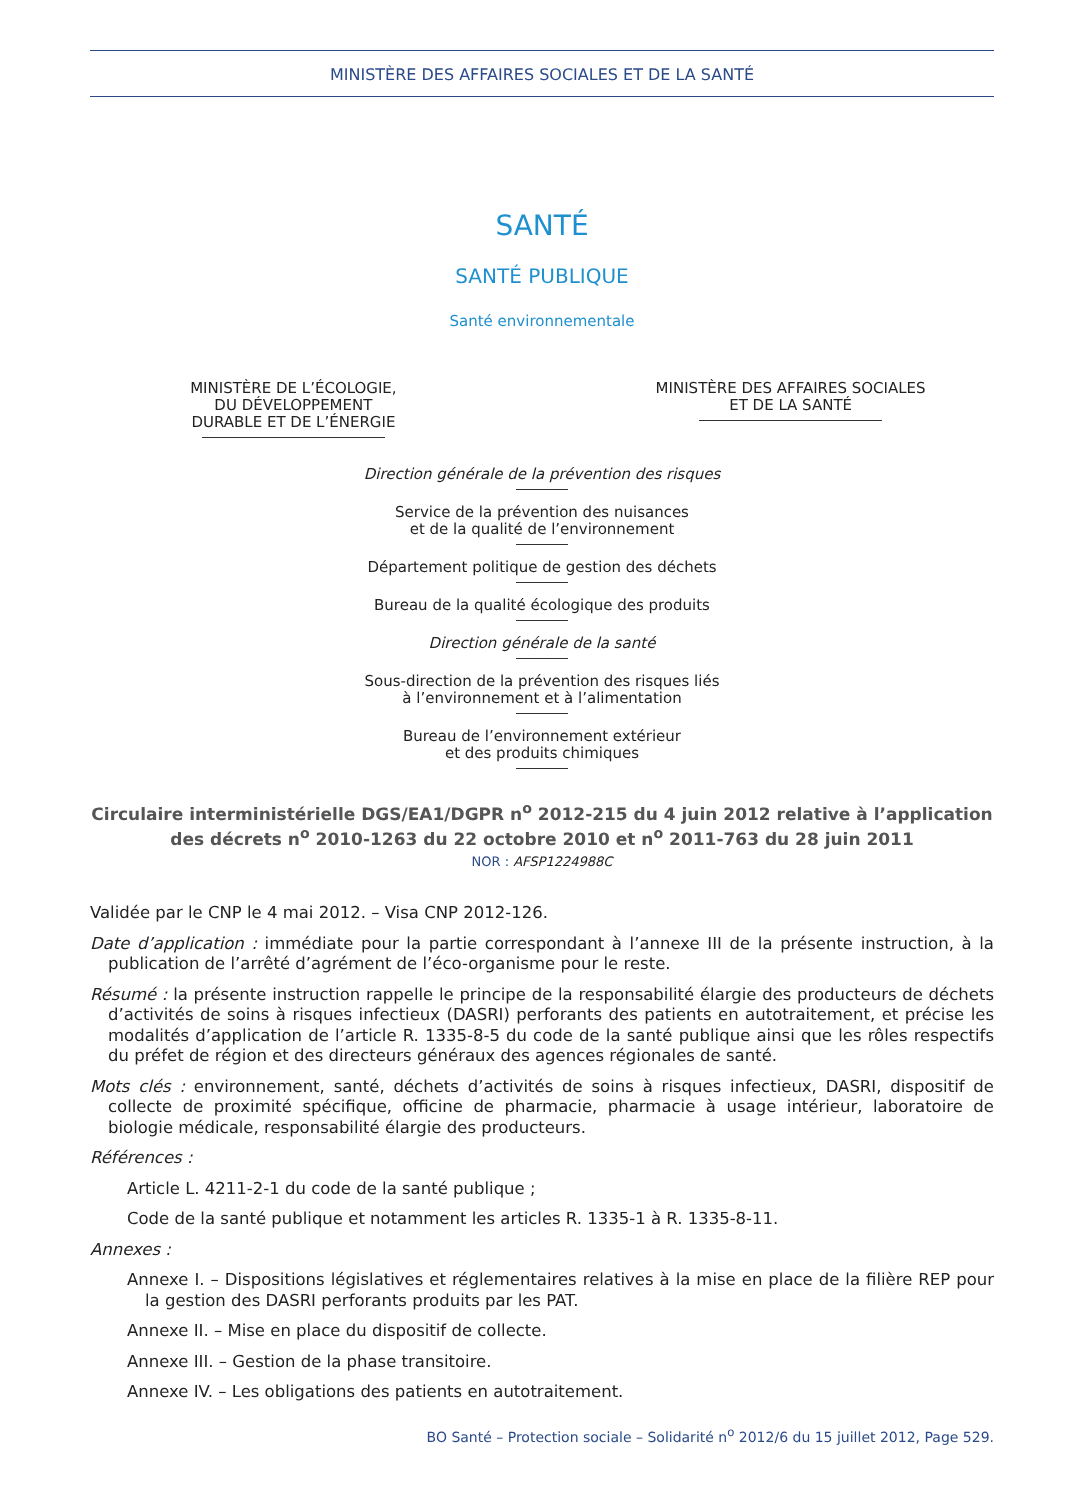MINISTÈRE DES AFFAIRES SOCIALES ET DE LA SANTÉ
SANTÉ
SANTÉ PUBLIQUE
Santé environnementale
MINISTÈRE DE L’ÉCOLOGIE,
DU DÉVELOPPEMENT
DURABLE ET DE L’ÉNERGIE
MINISTÈRE DES AFFAIRES SOCIALES
ET DE LA SANTÉ
Direction générale de la prévention des risques
Service de la prévention des nuisances
et de la qualité de l’environnement
Département politique de gestion des déchets
Bureau de la qualité écologique des produits
Direction générale de la santé
Sous-direction de la prévention des risques liés
à l’environnement et à l’alimentation
Bureau de l’environnement extérieur
et des produits chimiques
Circulaire interministérielle DGS/EA1/DGPR n<sup>o</sup> 2012-215 du 4 juin 2012 relative à l’application des décrets n<sup>o</sup> 2010-1263 du 22 octobre 2010 et n<sup>o</sup> 2011-763 du 28 juin 2011
NOR : AFSP1224988C
Validée par le CNP le 4 mai 2012. – Visa CNP 2012-126.
Date d’application : immédiate pour la partie correspondant à l’annexe III de la présente instruction, à la publication de l’arrêté d’agrément de l’éco-organisme pour le reste.
Résumé : la présente instruction rappelle le principe de la responsabilité élargie des producteurs de déchets d’activités de soins à risques infectieux (DASRI) perforants des patients en autotraitement, et précise les modalités d’application de l’article R. 1335-8-5 du code de la santé publique ainsi que les rôles respectifs du préfet de région et des directeurs généraux des agences régionales de santé.
Mots clés : environnement, santé, déchets d’activités de soins à risques infectieux, DASRI, dispositif de collecte de proximité spécifique, officine de pharmacie, pharmacie à usage intérieur, laboratoire de biologie médicale, responsabilité élargie des producteurs.
Références :
Article L. 4211-2-1 du code de la santé publique ;
Code de la santé publique et notamment les articles R. 1335-1 à R. 1335-8-11.
Annexes :
Annexe I. – Dispositions législatives et réglementaires relatives à la mise en place de la filière REP pour la gestion des DASRI perforants produits par les PAT.
Annexe II. – Mise en place du dispositif de collecte.
Annexe III. – Gestion de la phase transitoire.
Annexe IV. – Les obligations des patients en autotraitement.
BO Santé – Protection sociale – Solidarité n<sup>o</sup> 2012/6 du 15 juillet 2012, Page 529.